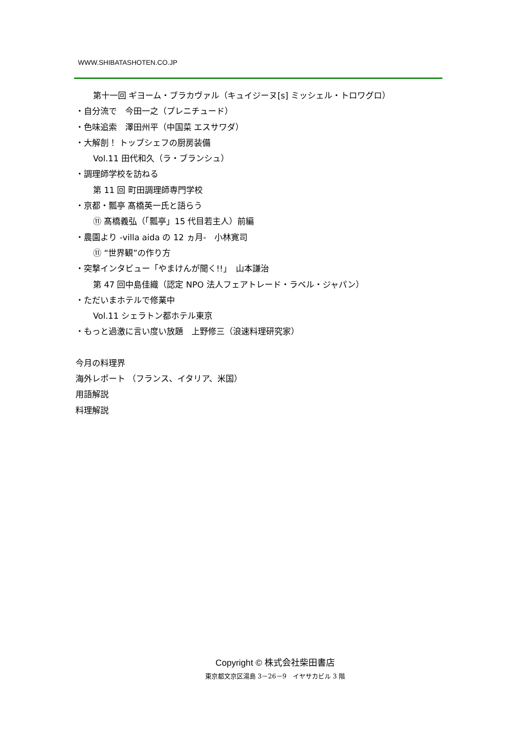WWW.SHIBATASHOTEN.CO.JP
第十一回 ギヨーム・ブラカヴァル（キュイジーヌ[s] ミッシェル・トロワグロ）
・自分流で　今田一之（プレニチュード）
・色味追索　澤田州平（中国菜 エスサワダ）
・大解剖！ トップシェフの厨房装備
Vol.11 田代和久（ラ・ブランシュ）
・調理師学校を訪ねる
第 11 回 町田調理師専門学校
・京都・瓢亭 髙橋英一氏と語らう
⑪ 髙橋義弘（「瓢亭」15 代目若主人）前編
・農園より -villa aida の 12 ヵ月-　小林寛司
⑪ “世界観”の作り方
・突撃インタビュー「やまけんが聞く!!」　山本謙治
第 47 回中島佳織（認定 NPO 法人フェアトレード・ラベル・ジャパン）
・ただいまホテルで修業中
Vol.11 シェラトン都ホテル東京
・もっと過激に言い度い放題　上野修三（浪速料理研究家）
今月の料理界
海外レポート （フランス、イタリア、米国）
用語解説
料理解説
Copyright © 株式会社柴田書店
東京都文京区湯島 3－26－9　イヤサカビル 3 階